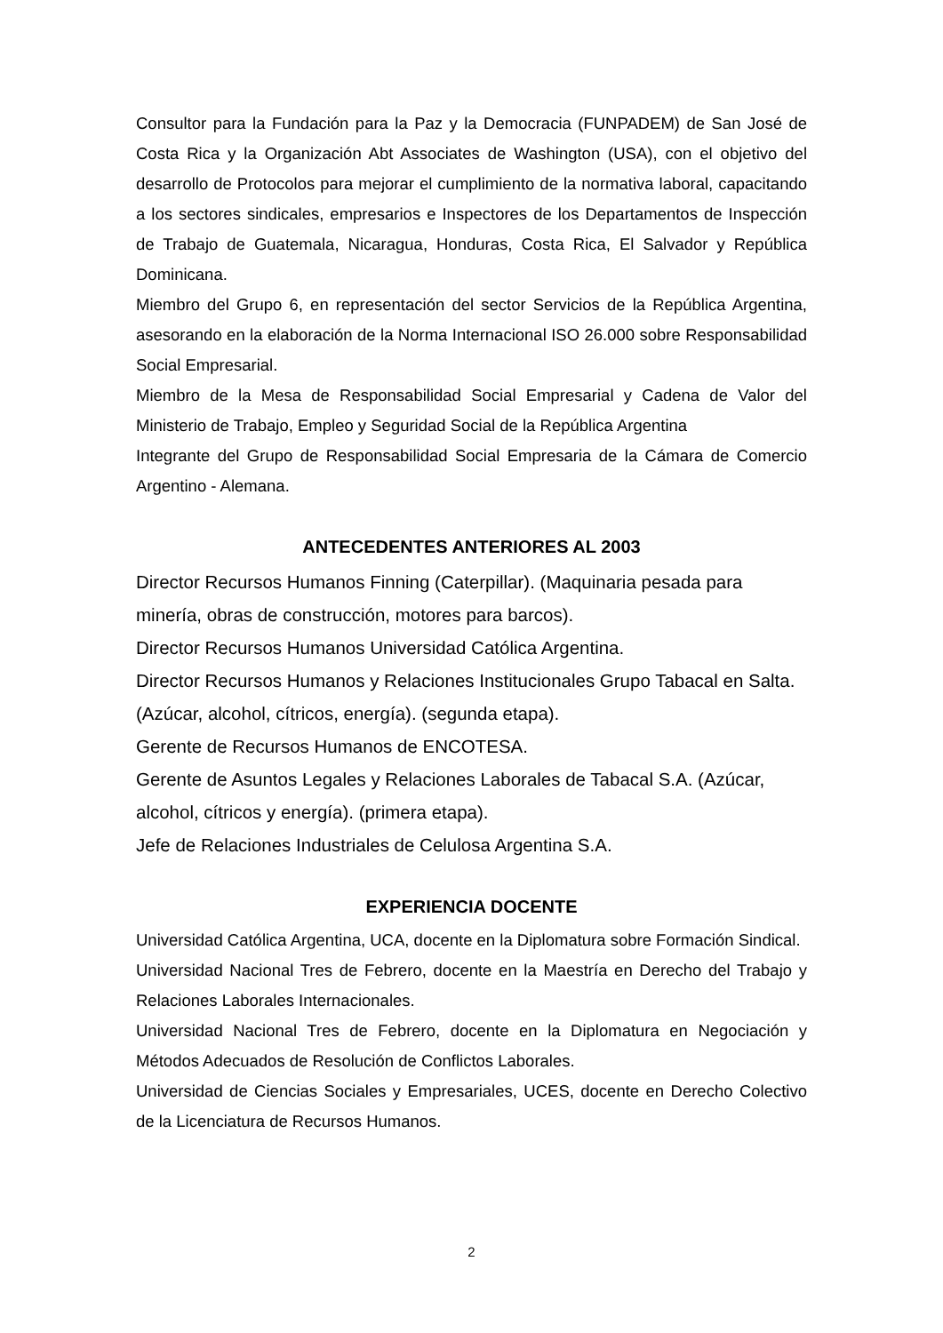Consultor para la Fundación para la Paz y la Democracia (FUNPADEM) de San José de Costa Rica y la Organización Abt Associates de Washington (USA), con el objetivo del desarrollo de Protocolos para mejorar el cumplimiento de la normativa laboral, capacitando a los sectores sindicales, empresarios e Inspectores de los Departamentos de Inspección de Trabajo de Guatemala, Nicaragua, Honduras, Costa Rica, El Salvador y República Dominicana.
Miembro del Grupo 6, en representación del sector Servicios de la República Argentina, asesorando en la elaboración de la Norma Internacional ISO 26.000 sobre Responsabilidad Social Empresarial.
Miembro de la Mesa de Responsabilidad Social Empresarial y Cadena de Valor del Ministerio de Trabajo, Empleo y Seguridad Social de la República Argentina
Integrante del Grupo de Responsabilidad Social Empresaria de la Cámara de Comercio Argentino - Alemana.
ANTECEDENTES ANTERIORES AL 2003
Director Recursos Humanos Finning (Caterpillar). (Maquinaria pesada para minería, obras de construcción, motores para barcos).
Director Recursos Humanos Universidad Católica Argentina.
Director Recursos Humanos y Relaciones Institucionales Grupo Tabacal en Salta. (Azúcar, alcohol, cítricos, energía). (segunda etapa).
Gerente de Recursos Humanos de ENCOTESA.
Gerente de Asuntos Legales y Relaciones Laborales de Tabacal S.A. (Azúcar, alcohol, cítricos y energía). (primera etapa).
Jefe de Relaciones Industriales de Celulosa Argentina S.A.
EXPERIENCIA DOCENTE
Universidad Católica Argentina, UCA, docente en la Diplomatura sobre Formación Sindical.
Universidad Nacional Tres de Febrero, docente en la Maestría en Derecho del Trabajo y Relaciones Laborales Internacionales.
Universidad Nacional Tres de Febrero, docente en la Diplomatura en Negociación y Métodos Adecuados de Resolución de Conflictos Laborales.
Universidad de Ciencias Sociales y Empresariales, UCES, docente en Derecho Colectivo de la Licenciatura de Recursos Humanos.
2